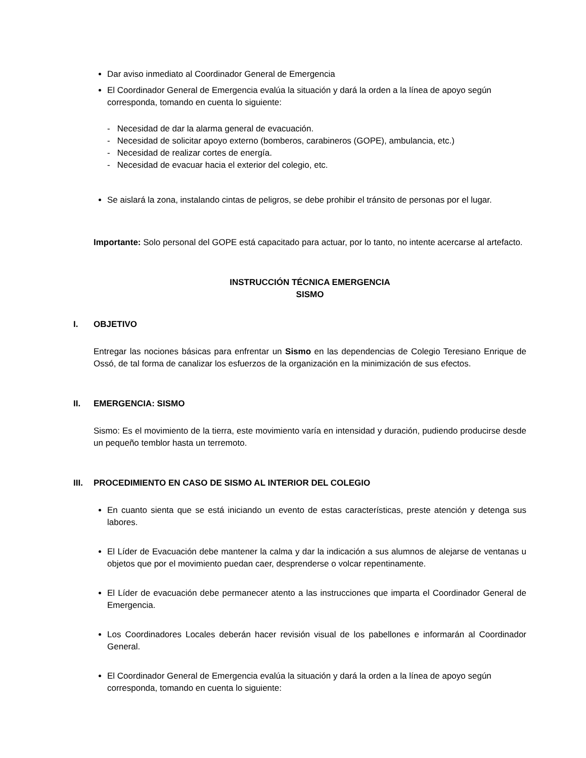Dar aviso inmediato al Coordinador General de Emergencia
El Coordinador General de Emergencia evalúa la situación y dará la orden a la línea de apoyo según corresponda, tomando en cuenta lo siguiente:
- Necesidad de dar la alarma general de evacuación.
- Necesidad de solicitar apoyo externo (bomberos, carabineros (GOPE), ambulancia, etc.)
- Necesidad de realizar cortes de energía.
- Necesidad de evacuar hacia el exterior del colegio, etc.
Se aislará la zona, instalando cintas de peligros, se debe prohibir el tránsito de personas por el lugar.
Importante: Solo personal del GOPE está capacitado para actuar, por lo tanto, no intente acercarse al artefacto.
INSTRUCCIÓN TÉCNICA EMERGENCIA
SISMO
I. OBJETIVO
Entregar las nociones básicas para enfrentar un Sismo en las dependencias de Colegio Teresiano Enrique de Ossó, de tal forma de canalizar los esfuerzos de la organización en la minimización de sus efectos.
II. EMERGENCIA: SISMO
Sismo: Es el movimiento de la tierra, este movimiento varía en intensidad y duración, pudiendo producirse desde un pequeño temblor hasta un terremoto.
III. PROCEDIMIENTO EN CASO DE SISMO AL INTERIOR DEL COLEGIO
En cuanto sienta que se está iniciando un evento de estas características, preste atención y detenga sus labores.
El Líder de Evacuación debe mantener la calma y dar la indicación a sus alumnos de alejarse de ventanas u objetos que por el movimiento puedan caer, desprenderse o volcar repentinamente.
El Líder de evacuación debe permanecer atento a las instrucciones que imparta el Coordinador General de Emergencia.
Los Coordinadores Locales deberán hacer revisión visual de los pabellones e informarán al Coordinador General.
El Coordinador General de Emergencia evalúa la situación y dará la orden a la línea de apoyo según corresponda, tomando en cuenta lo siguiente: